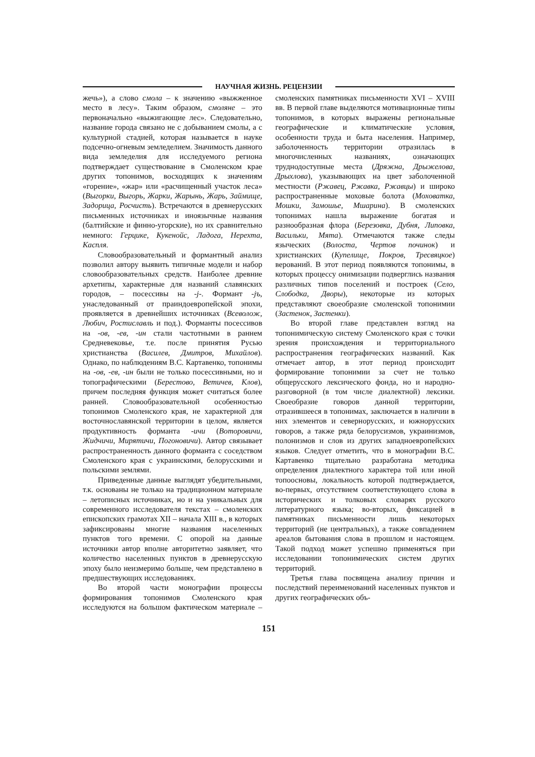НАУЧНАЯ ЖИЗНЬ. РЕЦЕНЗИИ
жечь»), а слово смола – к значению «выжженное место в лесу». Таким образом, смоляне – это первоначально «выжигающие лес». Следовательно, название города связано не с добыванием смолы, а с культурной стадией, которая называется в науке подсечно-огневым земледелием. Значимость данного вида земледелия для исследуемого региона подтверждает существование в Смоленском крае других топонимов, восходящих к значениям «горение», «жар» или «расчищенный участок леса» (Выгорки, Выгорь, Жарки, Жарынь, Жарь, Займище, Задорица, Росчисть). Встречаются в древнерусских письменных источниках и иноязычные названия (балтийские и финно-угорские), но их сравнительно немного: Герцике, Кукенойс, Ладога, Нерехта, Каспля.
Словообразовательный и формантный анализ позволил автору выявить типичные модели и набор словообразовательных средств. Наиболее древние архетипы, характерные для названий славянских городов, – посессивы на -j-. Формант -jъ, унаследованный от праиндоевропейской эпохи, проявляется в древнейших источниках (Всеволож, Любич, Ростиславль и под.). Форманты посессивов на -ов, -ев, -ин стали частотными в раннем Средневековье, т.е. после принятия Русью христианства (Василев, Дмитров, Михайлов). Однако, по наблюдениям В.С. Картавенко, топонимы на -ов, -ев, -ин были не только посессивными, но и топографическими (Берестово, Ветичев, Клов), причем последняя функция может считаться более ранней. Словообразовательной особенностью топонимов Смоленского края, не характерной для восточнославянской территории в целом, является продуктивность форманта -ичи (Воторовичи, Жидчичи, Мирятичи, Погоновичи). Автор связывает распространенность данного форманта с соседством Смоленского края с украинскими, белорусскими и польскими землями.
Приведенные данные выглядят убедительными, т.к. основаны не только на традиционном материале – летописных источниках, но и на уникальных для современного исследователя текстах – смоленских епископских грамотах XII – начала XIII в., в которых зафиксированы многие названия населенных пунктов того времени. С опорой на данные источники автор вполне авторитетно заявляет, что количество населенных пунктов в древнерусскую эпоху было неизмеримо больше, чем представлено в предшествующих исследованиях.
Во второй части монографии процессы формирования топонимов Смоленского края исследуются на большом фактическом материале – смоленских памятниках письменности XVI – XVIII вв. В первой главе выделяются мотивационные типы топонимов, в которых выражены региональные географические и климатические условия, особенности труда и быта населения. Например, заболоченность территории отразилась в многочисленных названиях, означающих труднодоступные места (Дряжна, Дрыжелова, Дрыхлова), указывающих на цвет заболоченной местности (Ржавец, Ржавка, Ржавцы) и широко распространенные моховые болота (Моховатка, Мошки, Замошье, Мшарина). В смоленских топонимах нашла выражение богатая и разнообразная флора (Березовка, Дубня, Липовка, Васильки, Мята). Отмечаются также следы языческих (Волоста, Чертов починок) и христианских (Купелище, Покров, Тресвяцкое) верований. В этот период появляются топонимы, в которых процессу онимизации подверглись названия различных типов поселений и построек (Село, Слободка, Дворы), некоторые из которых представляют своеобразие смоленской топонимии (Застенок, Застенки).
Во второй главе представлен взгляд на топонимическую систему Смоленского края с точки зрения происхождения и территориального распространения географических названий. Как отмечает автор, в этот период происходит формирование топонимии за счет не только общерусского лексического фонда, но и народно-разговорной (в том числе диалектной) лексики. Своеобразие говоров данной территории, отразившееся в топонимах, заключается в наличии в них элементов и севернорусских, и южнорусских говоров, а также ряда белорусизмов, украинизмов, полонизмов и слов из других западноевропейских языков. Следует отметить, что в монографии В.С. Картавенко тщательно разработана методика определения диалектного характера той или иной топоосновы, локальность которой подтверждается, во-первых, отсутствием соответствующего слова в исторических и толковых словарях русского литературного языка; во-вторых, фиксацией в памятниках письменности лишь некоторых территорий (не центральных), а также совпадением ареалов бытования слова в прошлом и настоящем. Такой подход может успешно применяться при исследовании топонимических систем других территорий.
Третья глава посвящена анализу причин и последствий переименований населенных пунктов и других географических объ-
151